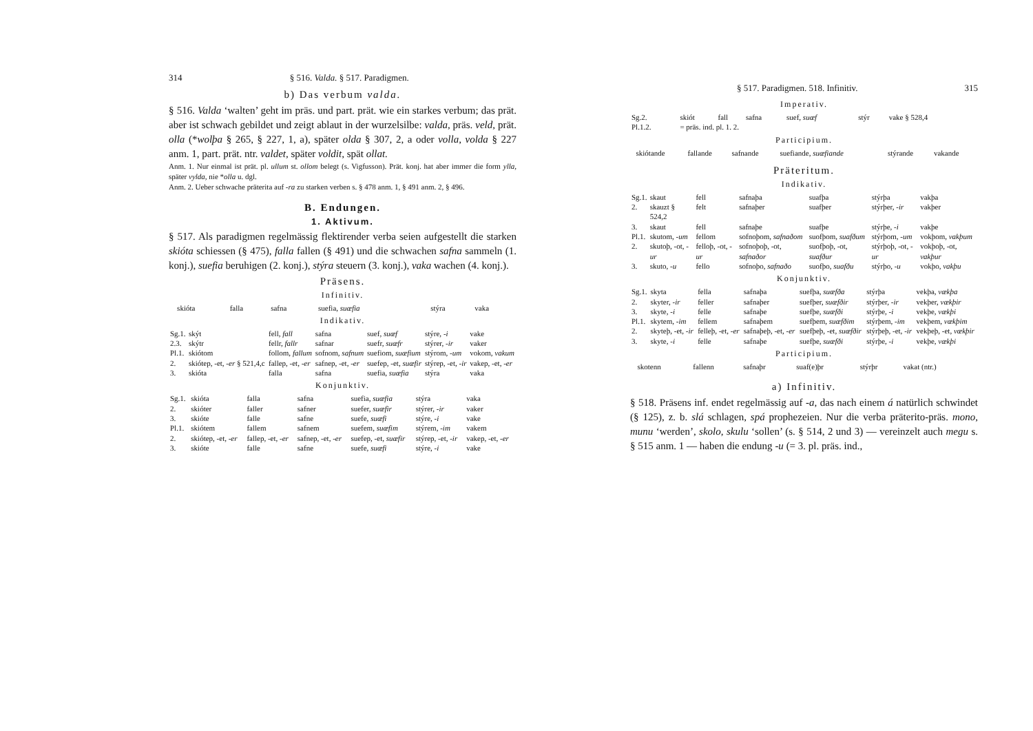314 § 516. Valda. § 517. Paradigmen.
b) Das verbum valda.
§ 516. Valda ‘walten’ geht im präs. und part. prät. wie ein starkes verbum; das prät. aber ist schwach gebildet und zeigt ablaut in der wurzelsilbe: valda, präs. veld, prät. olla (*wolþa § 265, § 227, 1, a), später olda § 307, 2, a oder volla, volda § 227 anm. 1, part. prät. ntr. valdet, später voldit, spät ollat.
Anm. 1. Nur einmal ist prät. pl. ullum st. ollom belegt (s. Vigfusson). Prät. konj. hat aber immer die form ylla, später vylda, nie *olla u. dgl.
Anm. 2. Ueber schwache präterita auf -ra zu starken verben s. § 478 anm. 1, § 491 anm. 2, § 496.
B. Endungen.
1. Aktivum.
§ 517. Als paradigmen regelmässig flektirender verba seien aufgestellt die starken skióta schiessen (§ 475), falla fallen (§ 491) und die schwachen safna sammeln (1. konj.), suefia beruhigen (2. konj.), stýra steuern (3. konj.), vaka wachen (4. konj.).
Präsens.
Infinitiv.
| | skióta | falla | safna | suefia, suæfia | stýra | vaka |
Indikativ.
| Sg.1. | skýt | fell, fall | safna | suef, suæf | stýre, -i | vake |
| 2.3. | skýtr | fellr, fallr | safnar | suefr, suæfr | stýrer, -ir | vaker |
| Pl.1. | skiótom | follom, fallum | sofnom, safnum | suefiom, suæfium | stýrom, -um | vokom, vakum |
| 2. | skiótep, -et, -er § 521,4,c | fallep, -et, -er | safnep, -et, -er | suefep, -et, suæfir | stýrep, -et, -ir | vakep, -et, -er |
| 3. | skióta | falla | safna | suefia, suæfia | stýra | vaka |
Konjunktiv.
| Sg.1. | skióta | falla | safna | suefia, suæfia | stýra | vaka |
| 2. | skióter | faller | safner | suefer, suæfir | stýrer, -ir | vaker |
| 3. | skióte | falle | safne | suefe, suæfi | stýre, -i | vake |
| Pl.1. | skiótem | fallem | safnem | suefem, suæfim | stýrem, -im | vakem |
| 2. | skiótep, -et, -er | fallep, -et, -er | safnep, -et, -er | suefep, -et, suæfir | stýrep, -et, -ir | vakep, -et, -er |
| 3. | skióte | falle | safne | suefe, suæfi | stýre, -i | vake |
§ 517. Paradigmen. 518. Infinitiv. 315
Imperativ.
| Sg.2. | skiót | fall | safna | suef, suæf | stýr | vake § 528,4 |
| Pl.1.2. | = präs. ind. pl. 1. 2. | | | | | |
Participium.
| | skiótande | fallande | safnande | suefiande, suæfiande | stýrande | vakande |
Präteritum.
Indikativ.
| Sg.1. | skaut | fell | safnaþa | suafþa | stýrþa | vakþa |
| 2. | skauzt § 524,2 | felt | safnaþer | suafþer | stýrþer, -ir | vakþer |
| 3. | skaut | fell | safnaþe | suafþe | stýrþe, -i | vakþe |
| Pl.1. | skutom, -um | fellom | sofnoþom, safnaðom | suofþom, suafðum | stýrþom, -um | vokþom, vakþum |
| 2. | skutoþ, -ot, -ur | felloþ, -ot, -ur | sofnoþoþ, -ot, safnaðor | suofþoþ, -ot, suafður | stýrþoþ, -ot, -ur | vokþoþ, -ot, vakþur |
| 3. | skuto, -u | fello | sofnoþo, safnaðo | suofþo, suafðu | stýrþo, -u | vokþo, vakþu |
Konjunktiv.
| Sg.1. | skyta | fella | safnaþa | suefþa, suæfða | stýrþa | vekþa, vækþa |
| 2. | skyter, -ir | feller | safnaþer | suefþer, suæfðir | stýrþer, -ir | vekþer, vækþir |
| 3. | skyte, -i | felle | safnaþe | suefþe, suæfði | stýrþe, -i | vekþe, vækþi |
| Pl.1. | skytem, -im | fellem | safnaþem | suefþem, suæfðim | stýrþem, -im | vekþem, vækþim |
| 2. | skyteþ, -et, -ir | felleþ, -et, -er | safnaþeþ, -et, -er | suefþeþ, -et, suæfðir | stýrþeþ, -et, -ir | vekþeþ, -et, vækþir |
| 3. | skyte, -i | felle | safnaþe | suefþe, suæfði | stýrþe, -i | vekþe, vækþi |
Participium.
| | skotenn | fallenn | safnaþr | suaf(e)þr | stýrþr | vakat (ntr.) |
a) Infinitiv.
§ 518. Präsens inf. endet regelmässig auf -a, das nach einem á natürlich schwindet (§ 125), z. b. slá schlagen, spá prophezeien. Nur die verba präterito-präs. mono, munu ‘werden’, skolo, skulu ‘sollen’ (s. § 514, 2 und 3) — vereinzelt auch megu s. § 515 anm. 1 — haben die endung -u (= 3. pl. präs. ind.,